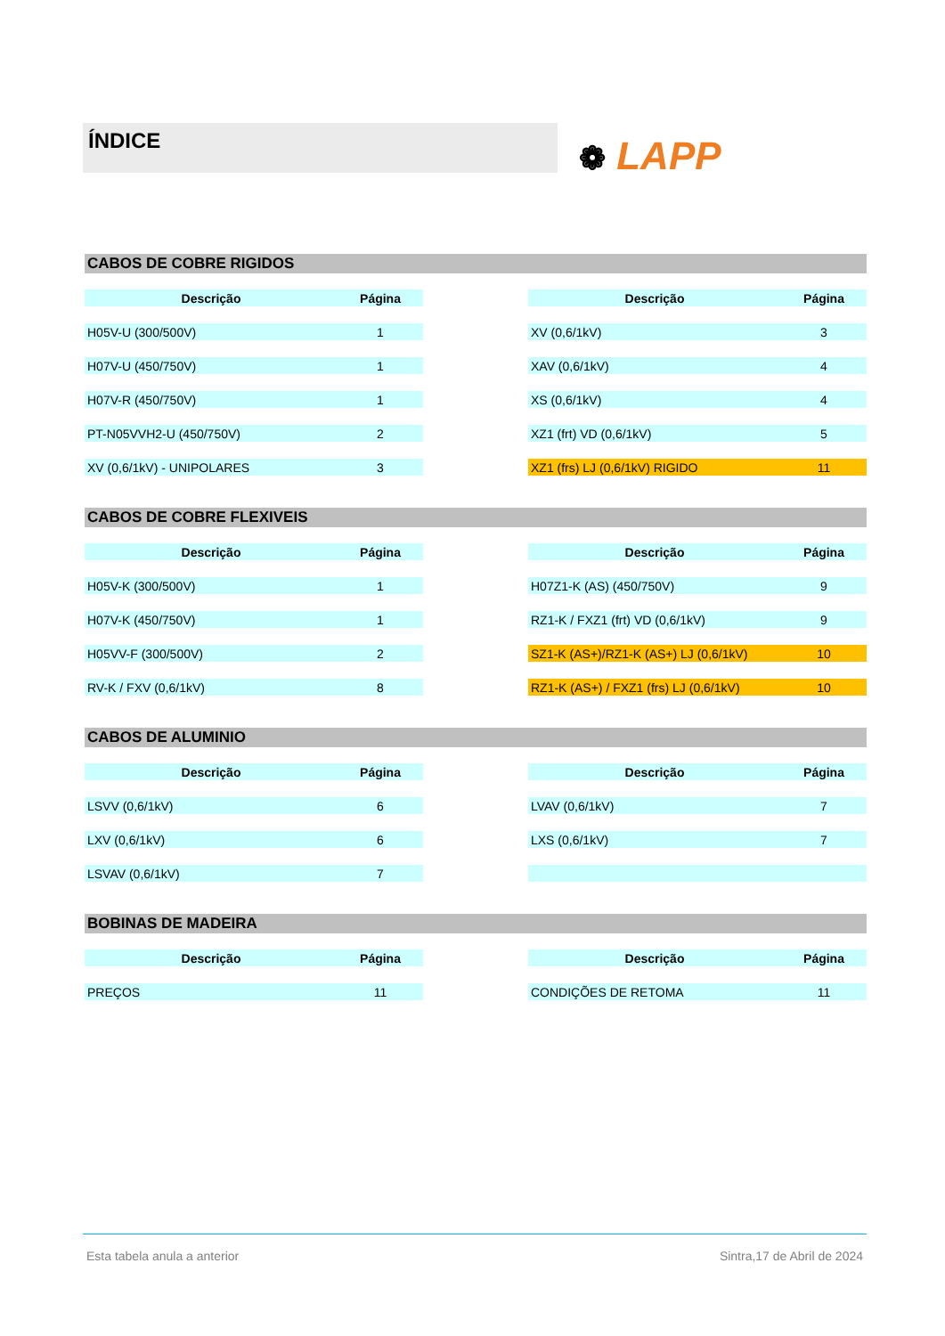ÍNDICE
❁ LAPP
CABOS DE COBRE RIGIDOS
| Descrição | Página |
| --- | --- |
| H05V-U (300/500V) | 1 |
| H07V-U (450/750V) | 1 |
| H07V-R (450/750V) | 1 |
| PT-N05VVH2-U (450/750V) | 2 |
| XV (0,6/1kV) - UNIPOLARES | 3 |
| Descrição | Página |
| --- | --- |
| XV (0,6/1kV) | 3 |
| XAV (0,6/1kV) | 4 |
| XS (0,6/1kV) | 4 |
| XZ1 (frt) VD (0,6/1kV) | 5 |
| XZ1 (frs) LJ (0,6/1kV) RIGIDO | 11 |
CABOS DE COBRE FLEXIVEIS
| Descrição | Página |
| --- | --- |
| H05V-K (300/500V) | 1 |
| H07V-K (450/750V) | 1 |
| H05VV-F (300/500V) | 2 |
| RV-K / FXV (0,6/1kV) | 8 |
| Descrição | Página |
| --- | --- |
| H07Z1-K (AS) (450/750V) | 9 |
| RZ1-K / FXZ1 (frt) VD (0,6/1kV) | 9 |
| SZ1-K (AS+)/RZ1-K (AS+) LJ (0,6/1kV) | 10 |
| RZ1-K (AS+) / FXZ1 (frs) LJ (0,6/1kV) | 10 |
CABOS DE ALUMINIO
| Descrição | Página |
| --- | --- |
| LSVV (0,6/1kV) | 6 |
| LXV (0,6/1kV) | 6 |
| LSVAV (0,6/1kV) | 7 |
| Descrição | Página |
| --- | --- |
| LVAV (0,6/1kV) | 7 |
| LXS (0,6/1kV) | 7 |
BOBINAS DE MADEIRA
| Descrição | Página |
| --- | --- |
| PREÇOS | 11 |
| Descrição | Página |
| --- | --- |
| CONDIÇÕES DE RETOMA | 11 |
Esta tabela anula a anterior Sintra,17 de Abril de 2024